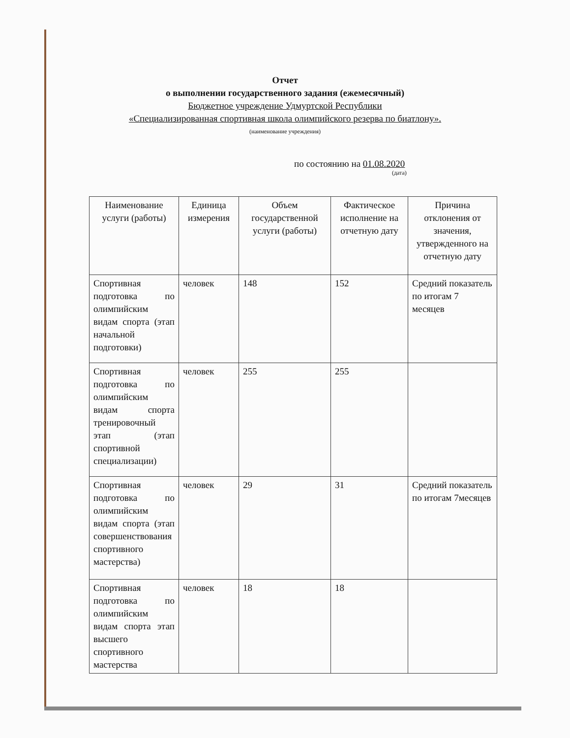Отчет
о выполнении государственного задания (ежемесячный)
Бюджетное учреждение Удмуртской Республики
«Специализированная спортивная школа олимпийского резерва по биатлону».
(наименование учреждения)
по состоянию на 01.08.2020
(дата)
| Наименование услуги (работы) | Единица измерения | Объем государственной услуги (работы) | Фактическое исполнение на отчетную дату | Причина отклонения от значения, утвержденного на отчетную дату |
| --- | --- | --- | --- | --- |
| Спортивная подготовка по олимпийским видам спорта (этап начальной подготовки) | человек | 148 | 152 | Средний показатель по итогам 7 месяцев |
| Спортивная подготовка по олимпийским видам спорта тренировочный этап (этап спортивной специализации) | человек | 255 | 255 | |
| Спортивная подготовка по олимпийским видам спорта (этап совершенствования спортивного мастерства) | человек | 29 | 31 | Средний показатель по итогам 7месяцев |
| Спортивная подготовка по олимпийским видам спорта этап высшего спортивного мастерства | человек | 18 | 18 | |